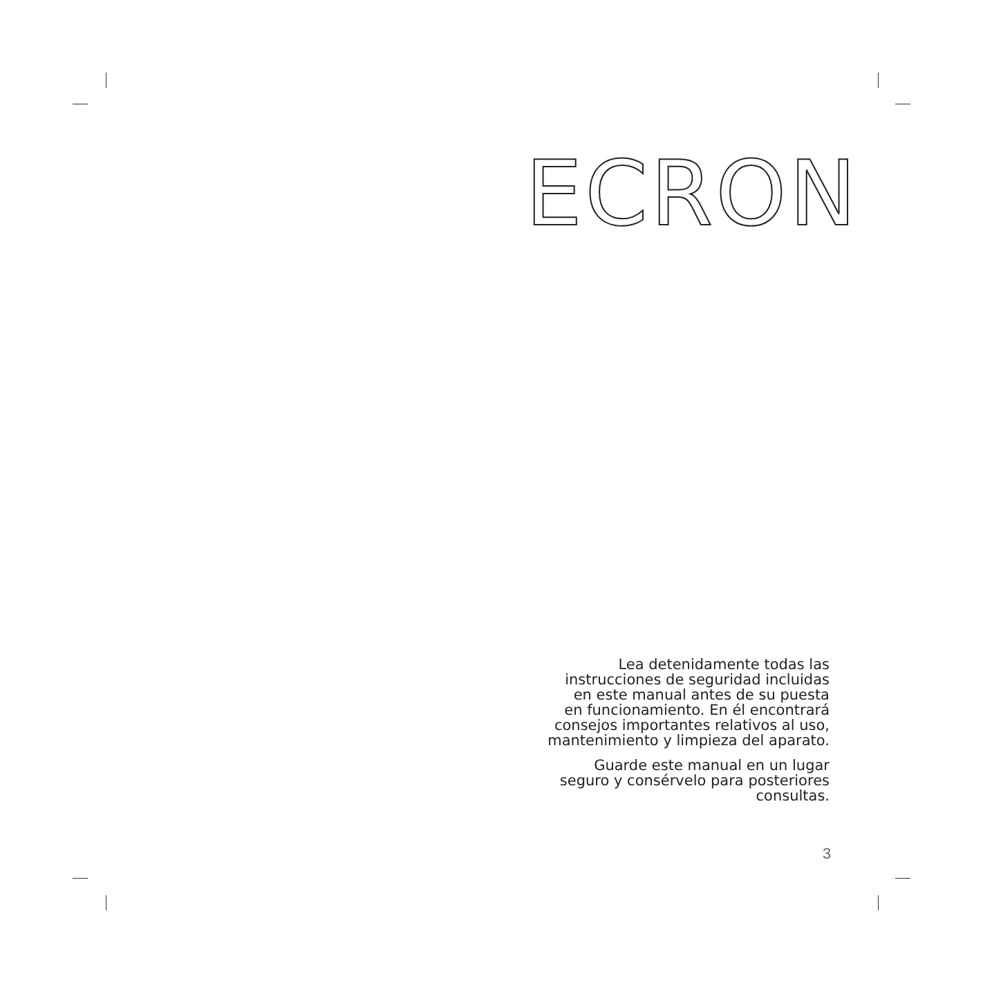ECRON
Lea detenidamente todas las
instrucciones de seguridad incluidas
en este manual antes de su puesta
en funcionamiento. En él encontrará
consejos importantes relativos al uso,
mantenimiento y limpieza del aparato.
Guarde este manual en un lugar
seguro y consérvelo para posteriores
consultas.
3